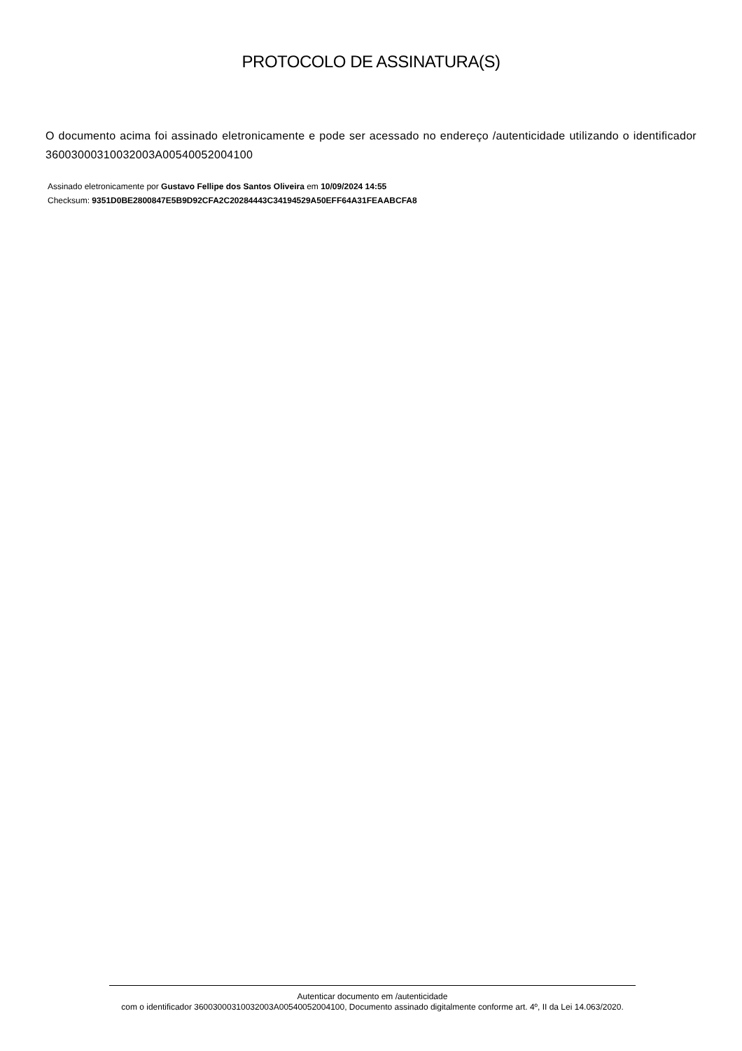PROTOCOLO DE ASSINATURA(S)
O documento acima foi assinado eletronicamente e pode ser acessado no endereço /autenticidade utilizando o identificador 36003000310032003A00540052004100
Assinado eletronicamente por Gustavo Fellipe dos Santos Oliveira em 10/09/2024 14:55
Checksum: 9351D0BE2800847E5B9D92CFA2C20284443C34194529A50EFF64A31FEAABCFA8
Autenticar documento em /autenticidade
com o identificador 36003000310032003A00540052004100, Documento assinado digitalmente conforme art. 4º, II da Lei 14.063/2020.